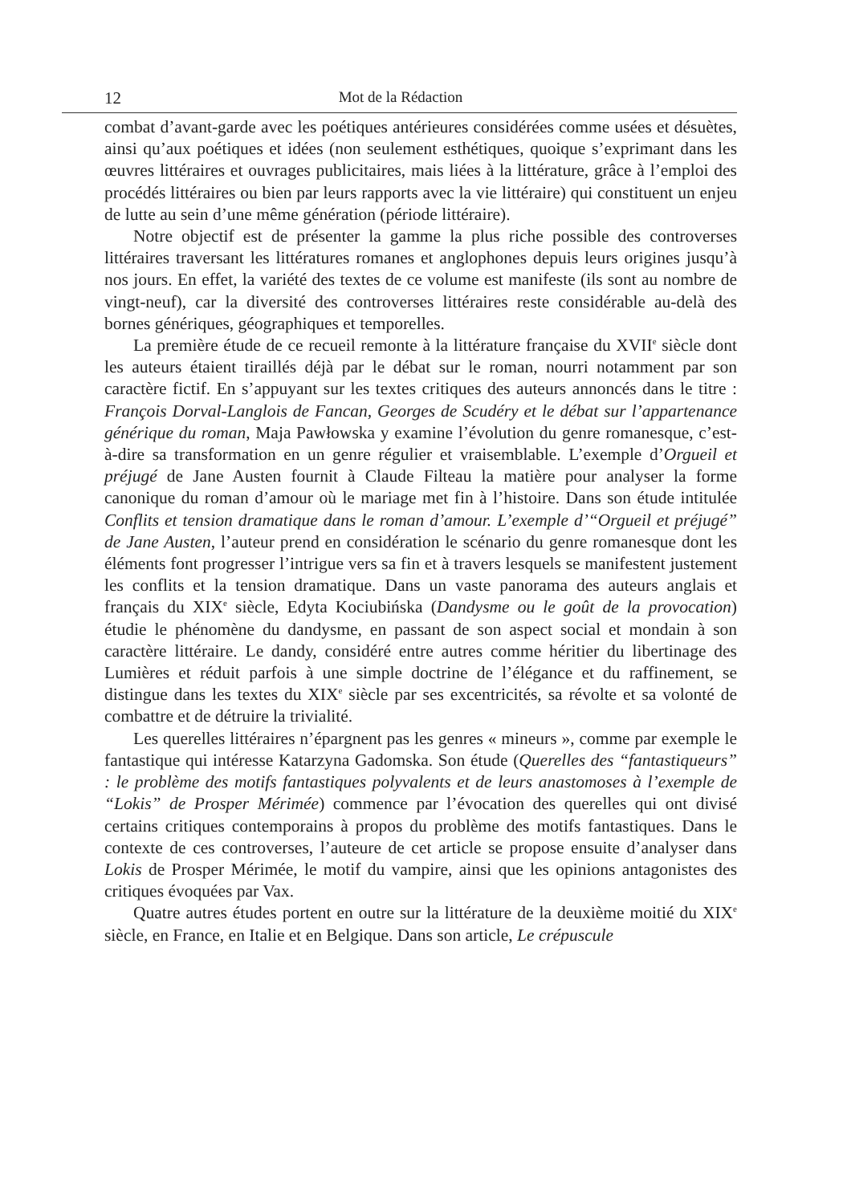12 Mot de la Rédaction
combat d’avant-garde avec les poétiques antérieures considérées comme usées et désuètes, ainsi qu’aux poétiques et idées (non seulement esthétiques, quoique s’exprimant dans les œuvres littéraires et ouvrages publicitaires, mais liées à la littérature, grâce à l’emploi des procédés littéraires ou bien par leurs rapports avec la vie littéraire) qui constituent un enjeu de lutte au sein d’une même génération (période littéraire).
Notre objectif est de présenter la gamme la plus riche possible des controverses littéraires traversant les littératures romanes et anglophones depuis leurs origines jusqu’à nos jours. En effet, la variété des textes de ce volume est manifeste (ils sont au nombre de vingt-neuf), car la diversité des controverses littéraires reste considérable au-delà des bornes génériques, géographiques et temporelles.
La première étude de ce recueil remonte à la littérature française du XVII<sup>e</sup> siècle dont les auteurs étaient tiraillés déjà par le débat sur le roman, nourri notamment par son caractère fictif. En s’appuyant sur les textes critiques des auteurs annoncés dans le titre : François Dorval-Langlois de Fancan, Georges de Scudéry et le débat sur l’appartenance générique du roman, Maja Pawłowska y examine l’évolution du genre romanesque, c’est-à-dire sa transformation en un genre régulier et vraisemblable. L’exemple d’Orgueil et préjugé de Jane Austen fournit à Claude Filteau la matière pour analyser la forme canonique du roman d’amour où le mariage met fin à l’histoire. Dans son étude intitulée Conflits et tension dramatique dans le roman d’amour. L’exemple d’“Orgueil et préjugé” de Jane Austen, l’auteur prend en considération le scénario du genre romanesque dont les éléments font progresser l’intrigue vers sa fin et à travers lesquels se manifestent justement les conflits et la tension dramatique. Dans un vaste panorama des auteurs anglais et français du XIX<sup>e</sup> siècle, Edyta Kociubińska (Dandysme ou le goût de la provocation) étudie le phénomène du dandysme, en passant de son aspect social et mondain à son caractère littéraire. Le dandy, considéré entre autres comme héritier du libertinage des Lumières et réduit parfois à une simple doctrine de l’élégance et du raffinement, se distingue dans les textes du XIX<sup>e</sup> siècle par ses excentricités, sa révolte et sa volonté de combattre et de détruire la trivialité.
Les querelles littéraires n’épargnent pas les genres « mineurs », comme par exemple le fantastique qui intéresse Katarzyna Gadomska. Son étude (Querelles des “fantastiqueurs” : le problème des motifs fantastiques polyvalents et de leurs anastomoses à l’exemple de “Lokis” de Prosper Mérimée) commence par l’évocation des querelles qui ont divisé certains critiques contemporains à propos du problème des motifs fantastiques. Dans le contexte de ces controverses, l’auteure de cet article se propose ensuite d’analyser dans Lokis de Prosper Mérimée, le motif du vampire, ainsi que les opinions antagonistes des critiques évoquées par Vax.
Quatre autres études portent en outre sur la littérature de la deuxième moitié du XIX<sup>e</sup> siècle, en France, en Italie et en Belgique. Dans son article, Le crépuscule